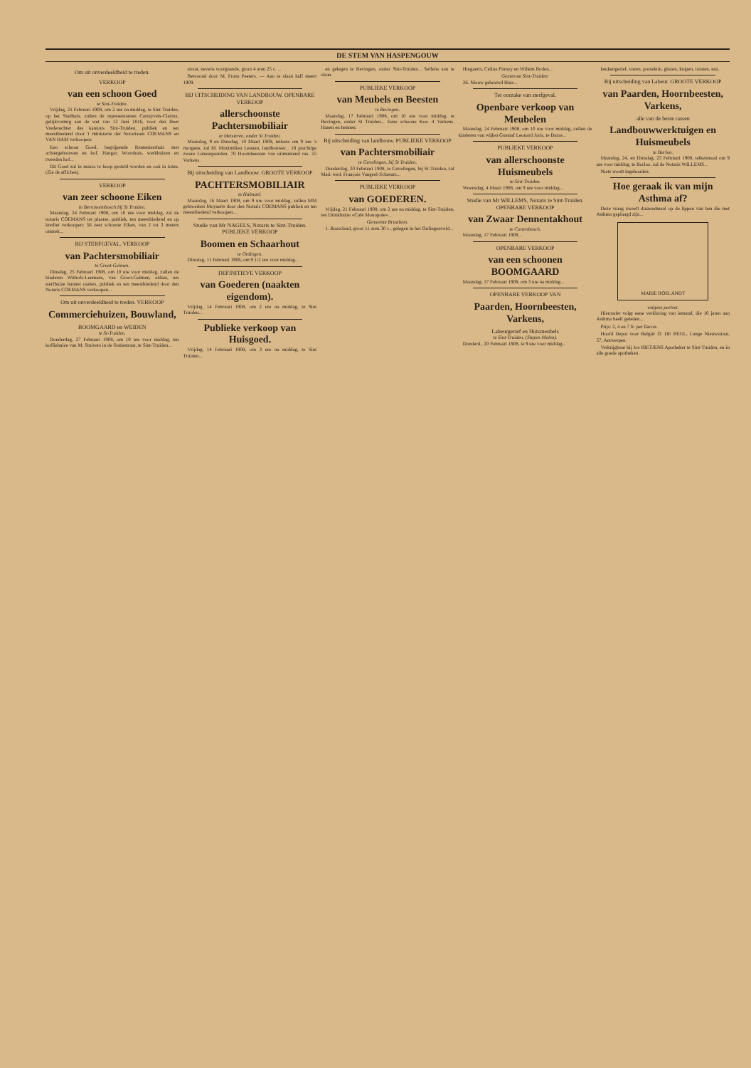DE STEM VAN HASPENGOUW
Om uit onverdeeldheid te treden.
VERKOOP
van een schoon Goed
te Sint-Truiden.
Vrijdag, 21 Februari 1908, om 2 ure na middag, te Sint Truiden, op het Stadhuis, zullen de representanten Cartuyvels-Clerinx, gelijkvormig aan de wet van 12 Juni 1816, voor den Heer Vrederechter des kantons Sint-Truiden, publiek en ten meestbiedend door 't ministerie der Notarissen COEMANS en VAN HAM verkoopen:
Een schoon Goed, begrijpende Renteniershuis met achtergebouwen en hof, Hangar, Woonhuis, werkhuizen en tweeden hof...
Dit Goed zal in massa te koop gesteld worden en ook in loten. (Zie de affiches).
VERKOOP
van zeer schoone Eiken
in Bernissembosch bij St Truiden.
Maandag, 24 Februari 1908, om 10 ure voor middag, zal de notaris COEMANS ter plaatse, publiek, ten meestbiedend en op krediet verkoopen: 56 zeer schoone Eiken, van 2 tot 3 meters omtrek...
BIJ STERFGEVAL. VERKOOP
van Pachtersmobiliair
te Groot-Gelmen.
Dinsdag, 25 Februari 1908, om 10 ure voor middag, zullen de kinderen Withofs-Leemans, van Groot-Gelmen, aldaar, ten sterfhuize hunner ouders, publiek en ten meestbiedend door den Notaris COEMANS verkoopen...
Om uit onverdeeldheid te treden. VERKOOP
Commerciehuizen, Bouwland,
BOOMGAARD en WEIDEN
te St-Truiden.
Donderdag, 27 Februari 1908, om 10 ure voor middag, ten koffiehuize van M. Stuivers in de Statiestraat, te Sint-Truiden...
straat, nevens voorgaande, groot 4 aren 25 c. ...
Bewoond door M. Frans Peeters. — Aan te slaan half meert 1909.
BIJ UITSCHEIDING VAN LANDBOUW. OPENBARE VERKOOP
allerschoonste Pachtersmobiliair
te Metsteren, onder St Truiden.
Maandag, 9 en Dinsdag, 10 Maart 1908, telkens om 9 ure 's morgens, zal M. Maximilien Leunen, landbouwer... 18 prachtige zware Labeurpaarden. 70 Hoornbeesten van uitmuntend ras. 15 Varkens.
Bij uitscheiding van Landbouw. GROOTE VERKOOP
PACHTERSMOBILIAIR
te Halmael.
Maandag, 16 Maart 1908, om 9 ure voor middag, zullen MM gebroeders Moyaerts door den Notaris COEMANS publiek en ten meestbiedend verkoopen...
Studie van Mr NAGELS, Notaris te Sint-Truiden. PUBLIEKE VERKOOP
Boomen en Schaarhout
te Ordingen.
Dinsdag, 11 Februari 1908, om 9 1/2 ure voor middag...
DEFINITIEVE VERKOOP
van Goederen (naakten eigendom).
Vrijdag, 14 Februari 1908, om 2 ure na middag, te Sint Truiden...
Publieke verkoop van Huisgoed.
Vrijdag, 14 Februari 1908, om 3 ure na middag, te Sint Truiden...
en gelegen te Bevingen, onder Sint-Truiden... Seffens aan te slaan.
PUBLIEKE VERKOOP
van Meubels en Beesten
te Bevingen.
Maandag, 17 Februari 1908, om 10 ure voor middag, te Bevingen, onder St Truiden... Eene schoone Koe. 4 Varkens. Hanen en hennen.
Bij uitscheiding van landbouw. PUBLIEKE VERKOOP
van Pachtersmobiliair
te Guvelingen, bij St Truiden.
Donderdag, 20 Februari 1908, te Guvelingen, bij St-Truiden, zal Mad. wed. François Vangeel-Schreurs...
PUBLIEKE VERKOOP
van GOEDEREN.
Vrijdag, 21 Februari 1908, om 2 ure na middag, te Sint-Truiden, ten Drinkhuize «Café Monopole»...
Gemeente Brusthem.
1. Bouwland, groot 11 aren 30 c., gelegen in het Ordingenveld...
Hiegaerts, Celina Pinnoy en Willem Boden...
Gemeente Sint-Truiden:
26. Nieuw gebouwd Huis...
Ter oorzake van sterfgeval.
Openbare verkoop van Meubelen
Maandag, 24 Februari 1908, om 10 ure voor middag, zullen de kinderen van wijlen Gustaaf Leonard Joris, te Duras...
PUBLIEKE VERKOOP
van allerschoonste Huismeubels
te Sint-Truiden.
Woensdag, 4 Maart 1908, om 9 ure voor middag...
Studie van Mr WILLEMS, Notaris te Sint-Truiden. OPENBARE VERKOOP
van Zwaar Dennentakhout
te Cortenbosch.
Maandag, 17 Februari 1908...
OPENBARE VERKOOP
van een schoonen BOOMGAARD
Maandag, 17 Februari 1908, om 3 ure na middag...
OPENBARE VERKOOP VAN
Paarden, Hoornbeesten, Varkens,
Labeurgerief en Huismeubels
te Sint-Truiden, (Stayen Molen).
Donderd., 20 Februari 1908, te 9 ure voor middag...
keukengerief, vazen, porselein, glazen, kuipen, tonnen, enz.
Bij uitscheiding van Labeur. GROOTE VERKOOP
van Paarden, Hoornbeesten, Varkens,
alle van de beste rassen
Landbouwwerktuigen en Huismeubels
te Borloo.
Maandag, 24, en Dinsdag, 25 Februari 1908, telkenmaal om 9 ure voor middag, te Borloo, zal de Notaris WILLEMS...
Niets wordt ingehouden.
Hoe geraak ik van mijn Asthma af?
Deze vraag zweeft duizendmaal op de lippen van hen die met Asthma geplaagd zijn...
MARIE ROELANDT
volgens portret.
Hieronder volgt eene verklaring van iemand, die 10 jaren aan Asthma heeft geleden...
Prijs: 2, 4 en 7 fr. per flacon.
Hoofd Depot voor België: O. DE BEUL, Lange Nieuwstraat, 57, Antwerpen.
Verkrijgbaar bij Jos RIETJENS Apotheker te Sint-Truiden, en in alle goede apotheken.